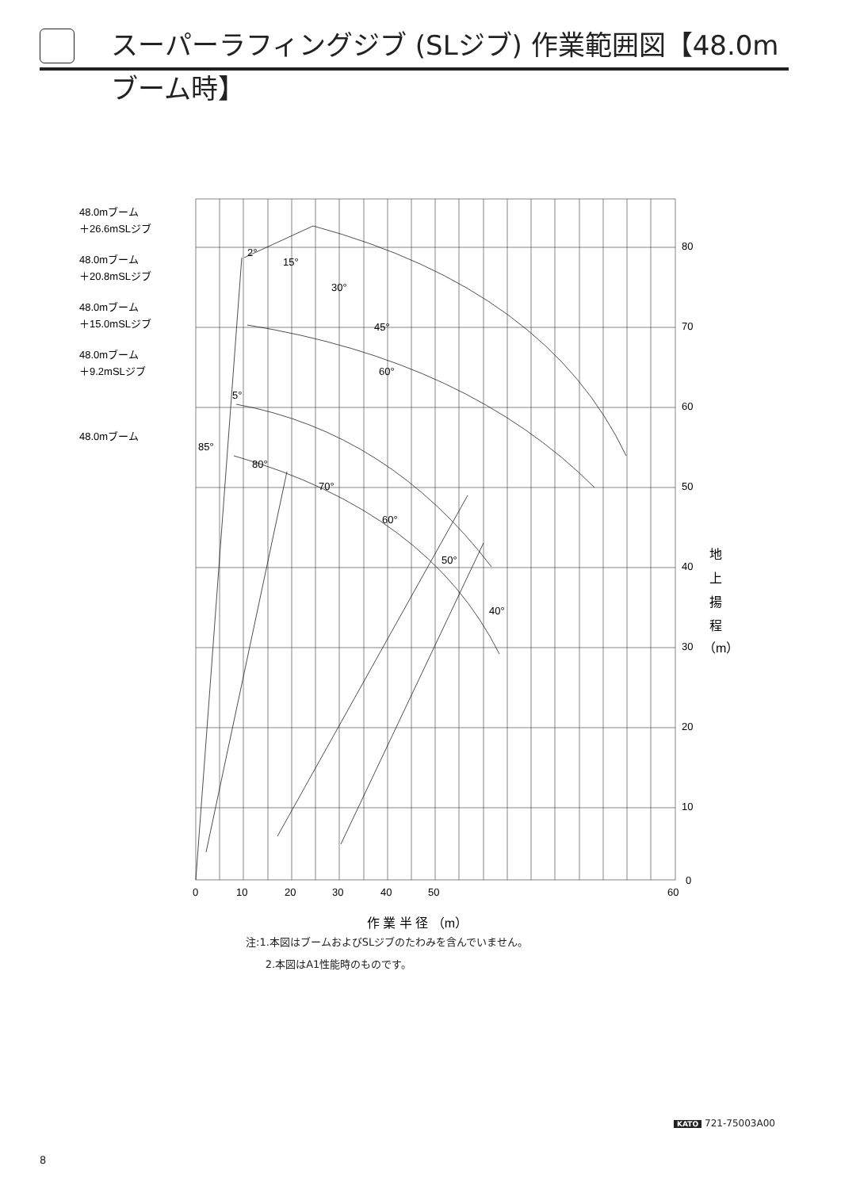スーパーラフィングジブ (SLジブ) 作業範囲図【48.0mブーム時】
48.0mブーム
＋26.6mSLジブ
48.0mブーム
＋20.8mSLジブ
48.0mブーム
＋15.0mSLジブ
48.0mブーム
＋9.2mSLジブ
48.0mブーム
2°
15°
30°
45°
60°
5°
85°
80°
70°
60°
50°
40°
80
70
60
50
40
30
20
10
0
0
10
20
30
40
50
60
地
上
揚
程
（m）
作 業 半 径 （m）
注:1.本図はブームおよびSLジブのたわみを含んでいません。
2.本図はA1性能時のものです。
KATO 721-75003A00
8